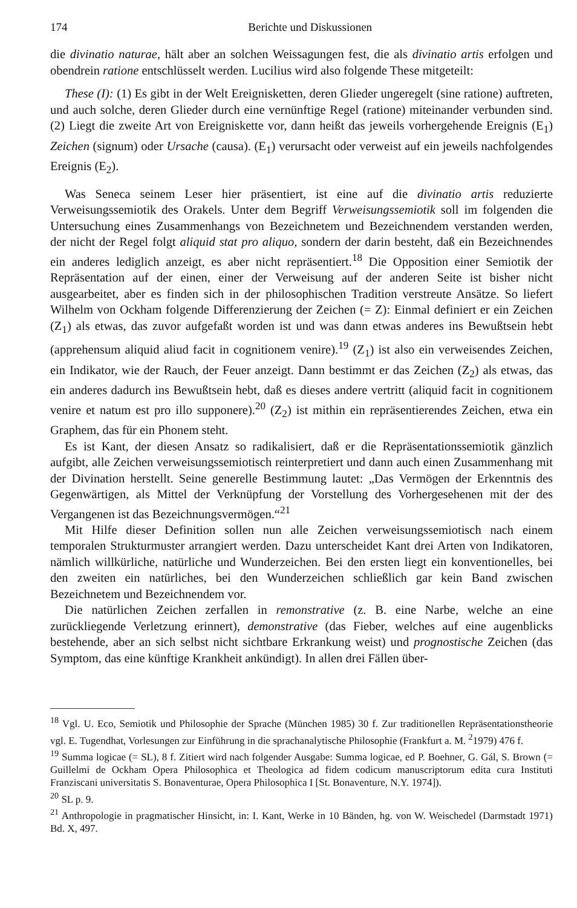174 Berichte und Diskussionen
die divinatio naturae, hält aber an solchen Weissagungen fest, die als divinatio artis erfolgen und obendrein ratione entschlüsselt werden. Lucilius wird also folgende These mitgeteilt:
These (I): (1) Es gibt in der Welt Ereignisketten, deren Glieder ungeregelt (sine ratione) auftreten, und auch solche, deren Glieder durch eine vernünftige Regel (ratione) miteinander verbunden sind. (2) Liegt die zweite Art von Ereigniskette vor, dann heißt das jeweils vorhergehende Ereignis (E<sub>1</sub>) Zeichen (signum) oder Ursache (causa). (E<sub>1</sub>) verursacht oder verweist auf ein jeweils nachfolgendes Ereignis (E<sub>2</sub>).
Was Seneca seinem Leser hier präsentiert, ist eine auf die divinatio artis reduzierte Verweisungssemiotik des Orakels. Unter dem Begriff Verweisungssemiotik soll im folgenden die Untersuchung eines Zusammenhangs von Bezeichnetem und Bezeichnendem verstanden werden, der nicht der Regel folgt aliquid stat pro aliquo, sondern der darin besteht, daß ein Bezeichnendes ein anderes lediglich anzeigt, es aber nicht repräsentiert.<sup>18</sup> Die Opposition einer Semiotik der Repräsentation auf der einen, einer der Verweisung auf der anderen Seite ist bisher nicht ausgearbeitet, aber es finden sich in der philosophischen Tradition verstreute Ansätze. So liefert Wilhelm von Ockham folgende Differenzierung der Zeichen (= Z): Einmal definiert er ein Zeichen (Z<sub>1</sub>) als etwas, das zuvor aufgefaßt worden ist und was dann etwas anderes ins Bewußtsein hebt (apprehensum aliquid aliud facit in cognitionem venire).<sup>19</sup> (Z<sub>1</sub>) ist also ein verweisendes Zeichen, ein Indikator, wie der Rauch, der Feuer anzeigt. Dann bestimmt er das Zeichen (Z<sub>2</sub>) als etwas, das ein anderes dadurch ins Bewußtsein hebt, daß es dieses andere vertritt (aliquid facit in cognitionem venire et natum est pro illo supponere).<sup>20</sup> (Z<sub>2</sub>) ist mithin ein repräsentierendes Zeichen, etwa ein Graphem, das für ein Phonem steht.
Es ist Kant, der diesen Ansatz so radikalisiert, daß er die Repräsentationssemiotik gänzlich aufgibt, alle Zeichen verweisungssemiotisch reinterpretiert und dann auch einen Zusammenhang mit der Divination herstellt. Seine generelle Bestimmung lautet: „Das Vermögen der Erkenntnis des Gegenwärtigen, als Mittel der Verknüpfung der Vorstellung des Vorhergesehenen mit der des Vergangenen ist das Bezeichnungsvermögen.“<sup>21</sup>
Mit Hilfe dieser Definition sollen nun alle Zeichen verweisungssemiotisch nach einem temporalen Strukturmuster arrangiert werden. Dazu unterscheidet Kant drei Arten von Indikatoren, nämlich willkürliche, natürliche und Wunderzeichen. Bei den ersten liegt ein konventionelles, bei den zweiten ein natürliches, bei den Wunderzeichen schließlich gar kein Band zwischen Bezeichnetem und Bezeichnendem vor.
Die natürlichen Zeichen zerfallen in remonstrative (z. B. eine Narbe, welche an eine zurückliegende Verletzung erinnert), demonstrative (das Fieber, welches auf eine augenblicks bestehende, aber an sich selbst nicht sichtbare Erkrankung weist) und prognostische Zeichen (das Symptom, das eine künftige Krankheit ankündigt). In allen drei Fällen über-
<sup>18</sup> Vgl. U. Eco, Semiotik und Philosophie der Sprache (München 1985) 30 f. Zur traditionellen Repräsentationstheorie vgl. E. Tugendhat, Vorlesungen zur Einführung in die sprachanalytische Philosophie (Frankfurt a. M. <sup>2</sup>1979) 476 f.
<sup>19</sup> Summa logicae (= SL), 8 f. Zitiert wird nach folgender Ausgabe: Summa logicae, ed P. Boehner, G. Gál, S. Brown (= Guillelmi de Ockham Opera Philosophica et Theologica ad fidem codicum manuscriptorum edita cura Instituti Franziscani universitatis S. Bonaventurae, Opera Philosophica I [St. Bonaventure, N.Y. 1974]).
<sup>20</sup> SL p. 9.
<sup>21</sup> Anthropologie in pragmatischer Hinsicht, in: I. Kant, Werke in 10 Bänden, hg. von W. Weischedel (Darmstadt 1971) Bd. X, 497.